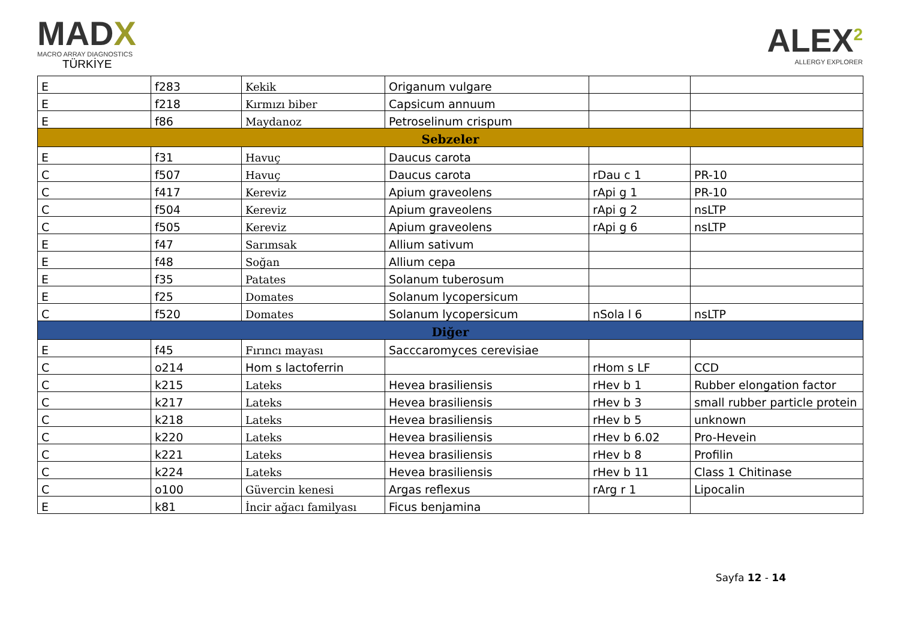MADX
MACRO ARRAY DIAGNOSTICS
TÜRKİYE
ALEX<sup>2</sup>
ALLERGY EXPLORER
| E | f283 | Kekik | Origanum vulgare | | |
| E | f218 | Kırmızı biber | Capsicum annuum | | |
| E | f86 | Maydanoz | Petroselinum crispum | | |
| Sebzeler | | | | | |
| E | f31 | Havuç | Daucus carota | | |
| C | f507 | Havuç | Daucus carota | rDau c 1 | PR-10 |
| C | f417 | Kereviz | Apium graveolens | rApi g 1 | PR-10 |
| C | f504 | Kereviz | Apium graveolens | rApi g 2 | nsLTP |
| C | f505 | Kereviz | Apium graveolens | rApi g 6 | nsLTP |
| E | f47 | Sarımsak | Allium sativum | | |
| E | f48 | Soğan | Allium cepa | | |
| E | f35 | Patates | Solanum tuberosum | | |
| E | f25 | Domates | Solanum lycopersicum | | |
| C | f520 | Domates | Solanum lycopersicum | nSola l 6 | nsLTP |
| Diğer | | | | | |
| E | f45 | Fırıncı mayası | Sacccaromyces cerevisiae | | |
| C | o214 | Hom s lactoferrin | | rHom s LF | CCD |
| C | k215 | Lateks | Hevea brasiliensis | rHev b 1 | Rubber elongation factor |
| C | k217 | Lateks | Hevea brasiliensis | rHev b 3 | small rubber particle protein |
| C | k218 | Lateks | Hevea brasiliensis | rHev b 5 | unknown |
| C | k220 | Lateks | Hevea brasiliensis | rHev b 6.02 | Pro-Hevein |
| C | k221 | Lateks | Hevea brasiliensis | rHev b 8 | Profilin |
| C | k224 | Lateks | Hevea brasiliensis | rHev b 11 | Class 1 Chitinase |
| C | o100 | Güvercin kenesi | Argas reflexus | rArg r 1 | Lipocalin |
| E | k81 | İncir ağacı familyası | Ficus benjamina | | |
Sayfa 12 - 14